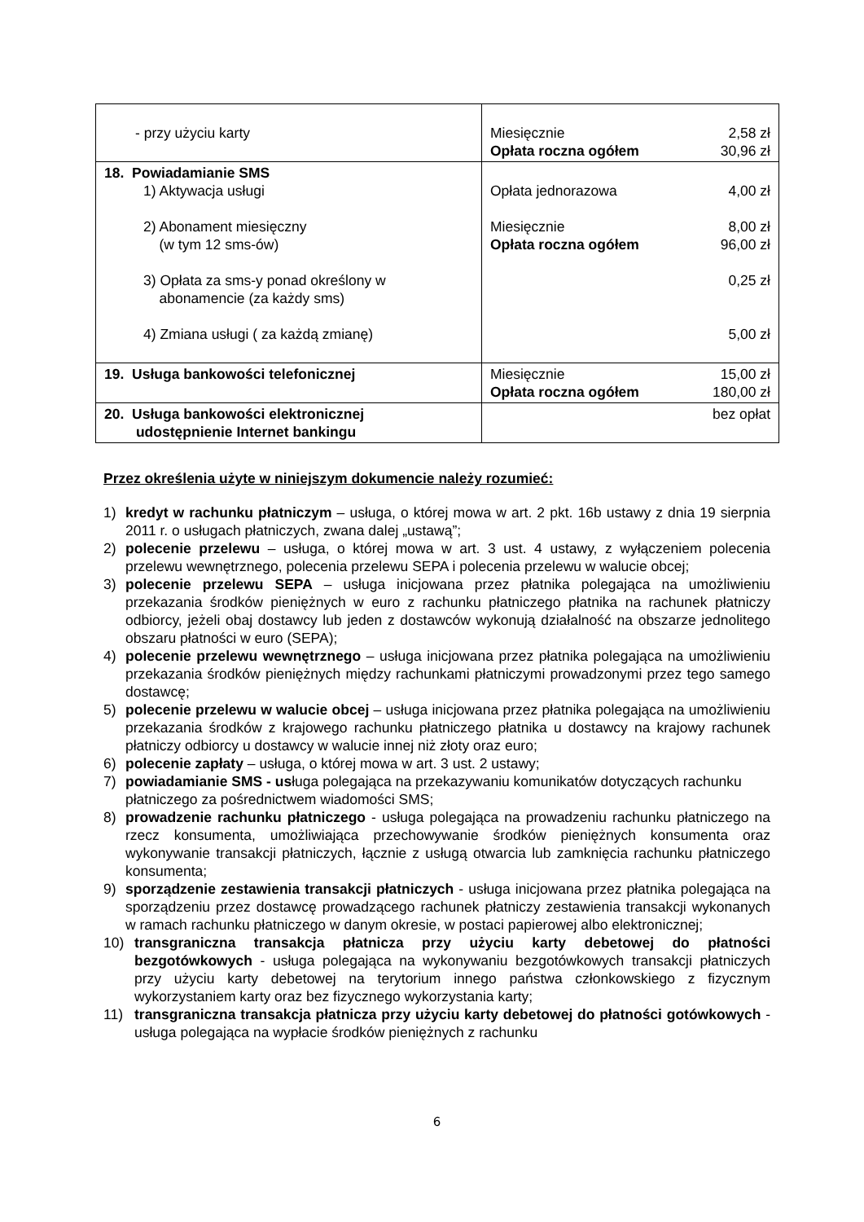| - przy użyciu karty | Miesięcznie 2,58 zł Opłata roczna ogółem 30,96 zł |
| 18. Powiadamianie SMS 1) Aktywacja usługi 2) Abonament miesięczny (w tym 12 sms-ów) 3) Opłata za sms-y ponad określony w abonamencie (za każdy sms) 4) Zmiana usługi ( za każdą zmianę) | Opłata jednorazowa 4,00 zł Miesięcznie 8,00 zł Opłata roczna ogółem 96,00 zł 0,25 zł 5,00 zł |
| 19. Usługa bankowości telefonicznej | Miesięcznie 15,00 zł Opłata roczna ogółem 180,00 zł |
| 20. Usługa bankowości elektronicznej udostępnienie Internet bankingu | bez opłat |
Przez określenia użyte w niniejszym dokumencie należy rozumieć:
1) kredyt w rachunku płatniczym – usługa, o której mowa w art. 2 pkt. 16b ustawy z dnia 19 sierpnia 2011 r. o usługach płatniczych, zwana dalej „ustawą”;
2) polecenie przelewu – usługa, o której mowa w art. 3 ust. 4 ustawy, z wyłączeniem polecenia przelewu wewnętrznego, polecenia przelewu SEPA i polecenia przelewu w walucie obcej;
3) polecenie przelewu SEPA – usługa inicjowana przez płatnika polegająca na umożliwieniu przekazania środków pieniężnych w euro z rachunku płatniczego płatnika na rachunek płatniczy odbiorcy, jeżeli obaj dostawcy lub jeden z dostawców wykonują działalność na obszarze jednolitego obszaru płatności w euro (SEPA);
4) polecenie przelewu wewnętrznego – usługa inicjowana przez płatnika polegająca na umożliwieniu przekazania środków pieniężnych między rachunkami płatniczymi prowadzonymi przez tego samego dostawcę;
5) polecenie przelewu w walucie obcej – usługa inicjowana przez płatnika polegająca na umożliwieniu przekazania środków z krajowego rachunku płatniczego płatnika u dostawcy na krajowy rachunek płatniczy odbiorcy u dostawcy w walucie innej niż złoty oraz euro;
6) polecenie zapłaty – usługa, o której mowa w art. 3 ust. 2 ustawy;
7) powiadamianie SMS - usługa polegająca na przekazywaniu komunikatów dotyczących rachunku płatniczego za pośrednictwem wiadomości SMS;
8) prowadzenie rachunku płatniczego - usługa polegająca na prowadzeniu rachunku płatniczego na rzecz konsumenta, umożliwiająca przechowywanie środków pieniężnych konsumenta oraz wykonywanie transakcji płatniczych, łącznie z usługą otwarcia lub zamknięcia rachunku płatniczego konsumenta;
9) sporządzenie zestawienia transakcji płatniczych - usługa inicjowana przez płatnika polegająca na sporządzeniu przez dostawcę prowadzącego rachunek płatniczy zestawienia transakcji wykonanych w ramach rachunku płatniczego w danym okresie, w postaci papierowej albo elektronicznej;
10) transgraniczna transakcja płatnicza przy użyciu karty debetowej do płatności bezgotówkowych - usługa polegająca na wykonywaniu bezgotówkowych transakcji płatniczych przy użyciu karty debetowej na terytorium innego państwa członkowskiego z fizycznym wykorzystaniem karty oraz bez fizycznego wykorzystania karty;
11) transgraniczna transakcja płatnicza przy użyciu karty debetowej do płatności gotówkowych - usługa polegająca na wypłacie środków pieniężnych z rachunku
6